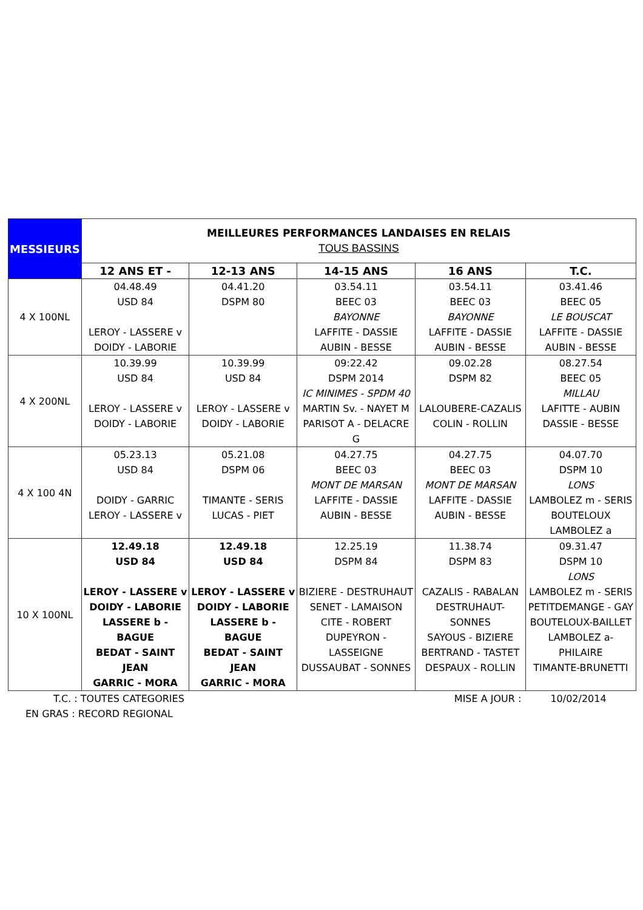| MESSIEURS | MEILLEURES PERFORMANCES LANDAISES EN RELAIS TOUS BASSINS | | | | |
| | 12 ANS ET - | 12-13 ANS | 14-15 ANS | 16 ANS | T.C. |
| 4 X 100NL | 04.48.49 USD 84 LEROY - LASSERE v DOIDY - LABORIE | 04.41.20 DSPM 80 | 03.54.11 BEEC 03 BAYONNE LAFFITE - DASSIE AUBIN - BESSE | 03.54.11 BEEC 03 BAYONNE LAFFITE - DASSIE AUBIN - BESSE | 03.41.46 BEEC 05 LE BOUSCAT LAFFITE - DASSIE AUBIN - BESSE |
| 4 X 200NL | 10.39.99 USD 84 LEROY - LASSERE v DOIDY - LABORIE | 10.39.99 USD 84 LEROY - LASSERE v DOIDY - LABORIE | 09:22.42 DSPM 2014 IC MINIMES - SPDM 40 MARTIN Sv. - NAYET M PARISOT A - DELACRE G | 09.02.28 DSPM 82 LALOUBERE-CAZALIS COLIN - ROLLIN | 08.27.54 BEEC 05 MILLAU LAFITTE - AUBIN DASSIE - BESSE |
| 4 X 100 4N | 05.23.13 USD 84 DOIDY - GARRIC LEROY - LASSERE v | 05.21.08 DSPM 06 TIMANTE - SERIS LUCAS - PIET | 04.27.75 BEEC 03 MONT DE MARSAN LAFFITE - DASSIE AUBIN - BESSE | 04.27.75 BEEC 03 MONT DE MARSAN LAFFITE - DASSIE AUBIN - BESSE | 04.07.70 DSPM 10 LONS LAMBOLEZ m - SERIS BOUTELOUX LAMBOLEZ a |
| 10 X 100NL | 12.49.18 USD 84 LEROY - LASSERE v DOIDY - LABORIE LASSERE b - BAGUE BEDAT - SAINT JEAN GARRIC - MORA | 12.49.18 USD 84 LEROY - LASSERE v DOIDY - LABORIE LASSERE b - BAGUE BEDAT - SAINT JEAN GARRIC - MORA | 12.25.19 DSPM 84 BIZIERE - DESTRUHAUT SENET - LAMAISON CITE - ROBERT DUPEYRON - LASSEIGNE DUSSAUBAT - SONNES | 11.38.74 DSPM 83 CAZALIS - RABALAN DESTRUHAUT-SONNES SAYOUS - BIZIERE BERTRAND - TASTET DESPAUX - ROLLIN | 09.31.47 DSPM 10 LONS LAMBOLEZ m - SERIS PETITDEMANGE - GAY BOUTELOUX-BAILLET LAMBOLEZ a-PHILAIRE TIMANTE-BRUNETTI |
T.C. : TOUTES CATEGORIES MISE A JOUR : 10/02/2014
EN GRAS : RECORD REGIONAL